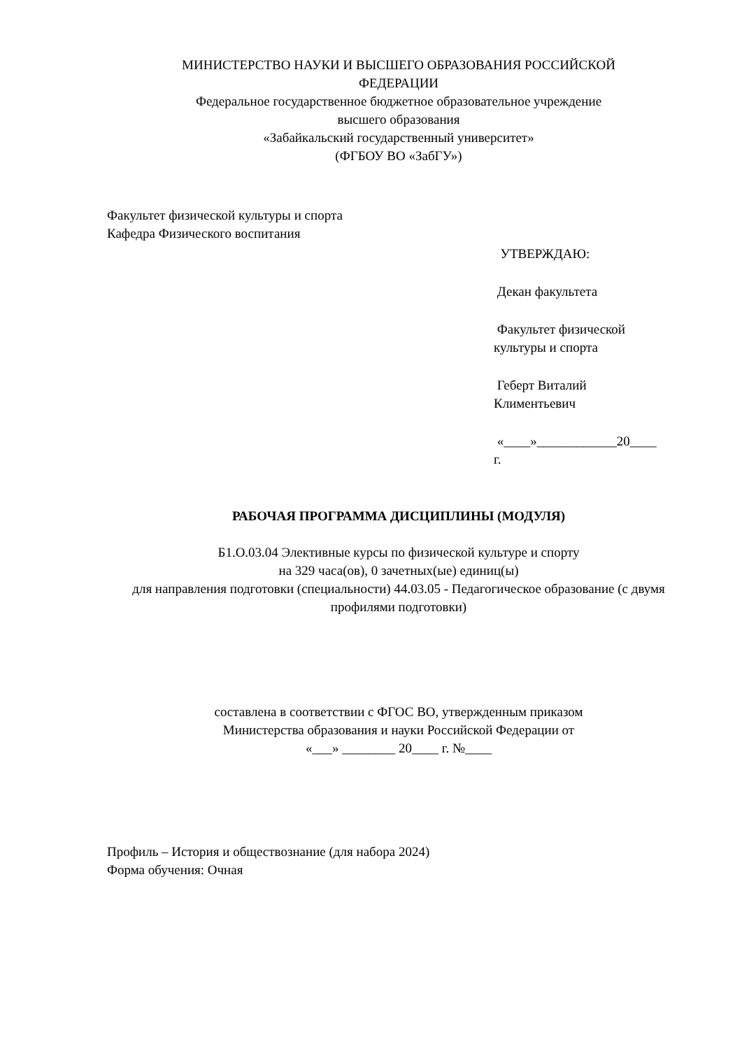МИНИСТЕРСТВО НАУКИ И ВЫСШЕГО ОБРАЗОВАНИЯ РОССИЙСКОЙ
ФЕДЕРАЦИИ
Федеральное государственное бюджетное образовательное учреждение
высшего образования
«Забайкальский государственный университет»
(ФГБОУ ВО «ЗабГУ»)
Факультет физической культуры и спорта
Кафедра Физического воспитания
УТВЕРЖДАЮ:
Декан факультета
Факультет физической
культуры и спорта
Геберт Виталий
Климентьевич
«____»____________20____
г.
РАБОЧАЯ ПРОГРАММА ДИСЦИПЛИНЫ (МОДУЛЯ)
Б1.О.03.04 Элективные курсы по физической культуре и спорту
на 329 часа(ов), 0 зачетных(ые) единиц(ы)
для направления подготовки (специальности) 44.03.05 - Педагогическое образование (с двумя профилями подготовки)
составлена в соответствии с ФГОС ВО, утвержденным приказом
Министерства образования и науки Российской Федерации от
«___» ________ 20____ г. №____
Профиль – История и обществознание (для набора 2024)
Форма обучения: Очная